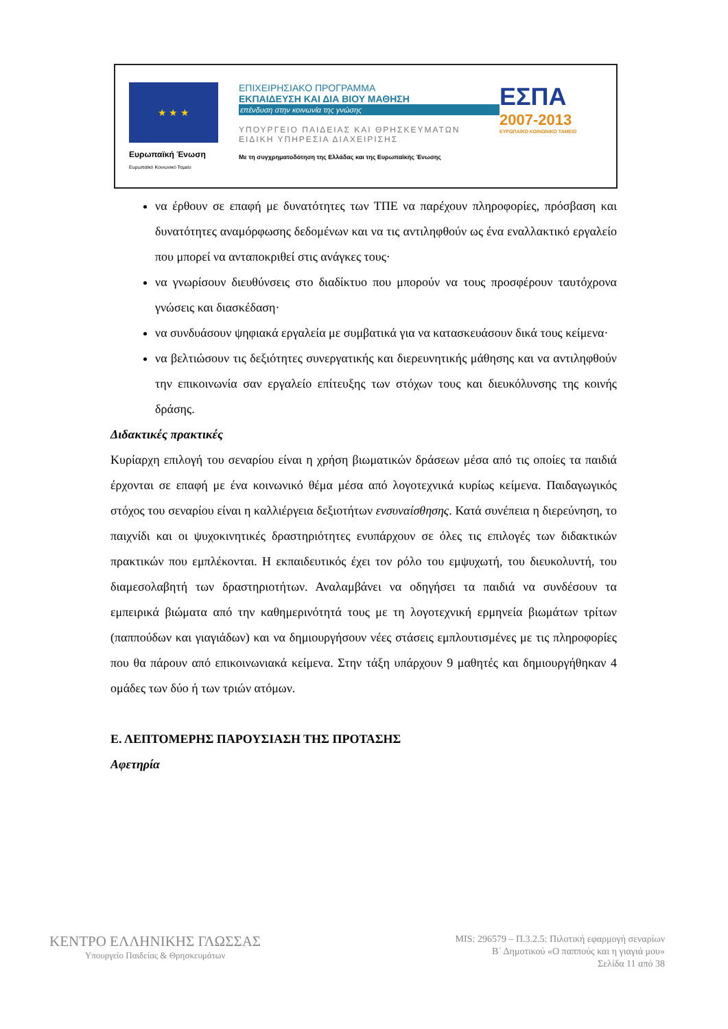★ ★ ★
Ευρωπαϊκή Ένωση
Ευρωπαϊκό Κοινωνικό Ταμείο
ΕΠΙΧΕΙΡΗΣΙΑΚΟ ΠΡΟΓΡΑΜΜΑ
ΕΚΠΑΙΔΕΥΣΗ ΚΑΙ ΔΙΑ ΒΙΟΥ ΜΑΘΗΣΗ
επένδυση στην κοινωνία της γνώσης
ΥΠΟΥΡΓΕΙΟ ΠΑΙΔΕΙΑΣ ΚΑΙ ΘΡΗΣΚΕΥΜΑΤΩΝ
ΕΙΔΙΚΗ ΥΠΗΡΕΣΙΑ ΔΙΑΧΕΙΡΙΣΗΣ
Με τη συγχρηματοδότηση της Ελλάδας και της Ευρωπαϊκής Ένωσης
ΕΣΠΑ
2007-2013
ΕΥΡΩΠΑΪΚΟ ΚΟΙΝΩΝΙΚΟ ΤΑΜΕΙΟ
να έρθουν σε επαφή με δυνατότητες των ΤΠΕ να παρέχουν πληροφορίες, πρόσβαση και δυνατότητες αναμόρφωσης δεδομένων και να τις αντιληφθούν ως ένα εναλλακτικό εργαλείο που μπορεί να ανταποκριθεί στις ανάγκες τους·
να γνωρίσουν διευθύνσεις στο διαδίκτυο που μπορούν να τους προσφέρουν ταυτόχρονα γνώσεις και διασκέδαση·
να συνδυάσουν ψηφιακά εργαλεία με συμβατικά για να κατασκευάσουν δικά τους κείμενα·
να βελτιώσουν τις δεξιότητες συνεργατικής και διερευνητικής μάθησης και να αντιληφθούν την επικοινωνία σαν εργαλείο επίτευξης των στόχων τους και διευκόλυνσης της κοινής δράσης.
Διδακτικές πρακτικές
Κυρίαρχη επιλογή του σεναρίου είναι η χρήση βιωματικών δράσεων μέσα από τις οποίες τα παιδιά έρχονται σε επαφή με ένα κοινωνικό θέμα μέσα από λογοτεχνικά κυρίως κείμενα. Παιδαγωγικός στόχος του σεναρίου είναι η καλλιέργεια δεξιοτήτων ενσυναίσθησης. Κατά συνέπεια η διερεύνηση, το παιχνίδι και οι ψυχοκινητικές δραστηριότητες ενυπάρχουν σε όλες τις επιλογές των διδακτικών πρακτικών που εμπλέκονται. Η εκπαιδευτικός έχει τον ρόλο του εμψυχωτή, του διευκολυντή, του διαμεσολαβητή των δραστηριοτήτων. Αναλαμβάνει να οδηγήσει τα παιδιά να συνδέσουν τα εμπειρικά βιώματα από την καθημερινότητά τους με τη λογοτεχνική ερμηνεία βιωμάτων τρίτων (παππούδων και γιαγιάδων) και να δημιουργήσουν νέες στάσεις εμπλουτισμένες με τις πληροφορίες που θα πάρουν από επικοινωνιακά κείμενα. Στην τάξη υπάρχουν 9 μαθητές και δημιουργήθηκαν 4 ομάδες των δύο ή των τριών ατόμων.
Ε. ΛΕΠΤΟΜΕΡΗΣ ΠΑΡΟΥΣΙΑΣΗ ΤΗΣ ΠΡΟΤΑΣΗΣ
Αφετηρία
ΚΕΝΤΡΟ ΕΛΛΗΝΙΚΗΣ ΓΛΩΣΣΑΣ
Υπουργείο Παιδείας & Θρησκευμάτων
MIS: 296579 – Π.3.2.5: Πιλοτική εφαρμογή σεναρίων
Β΄ Δημοτικού «Ο παππούς και η γιαγιά μου»
Σελίδα 11 από 38